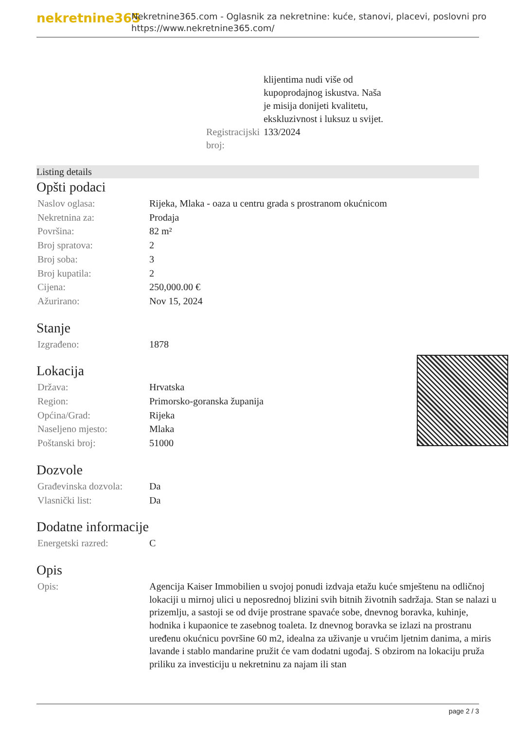nekretnine365
Nekretnine365.com - Oglasnik za nekretnine: kuće, stanovi, placevi, poslovni pro
https://www.nekretnine365.com/
| | klijentima nudi više od kupoprodajnog iskustva. Naša je misija donijeti kvalitetu, ekskluzivnost i luksuz u svijet. |
| Registracijski broj: | 133/2024 |
Listing details
Opšti podaci
| Naslov oglasa: | Rijeka, Mlaka - oaza u centru grada s prostranom okućnicom |
| Nekretnina za: | Prodaja |
| Površina: | 82 m² |
| Broj spratova: | 2 |
| Broj soba: | 3 |
| Broj kupatila: | 2 |
| Cijena: | 250,000.00 € |
| Ažurirano: | Nov 15, 2024 |
Stanje
| Izgrađeno: | 1878 |
Lokacija
| Država: | Hrvatska |
| Region: | Primorsko-goranska županija |
| Općina/Grad: | Rijeka |
| Naseljeno mjesto: | Mlaka |
| Poštanski broj: | 51000 |
Dozvole
| Građevinska dozvola: | Da |
| Vlasnički list: | Da |
Dodatne informacije
| Energetski razred: | C |
Opis
| Opis: | Agencija Kaiser Immobilien u svojoj ponudi izdvaja etažu kuće smještenu na odličnoj lokaciji u mirnoj ulici u neposrednoj blizini svih bitnih životnih sadržaja. Stan se nalazi u prizemlju, a sastoji se od dvije prostrane spavaće sobe, dnevnog boravka, kuhinje, hodnika i kupaonice te zasebnog toaleta. Iz dnevnog boravka se izlazi na prostranu uređenu okućnicu površine 60 m2, idealna za uživanje u vrućim ljetnim danima, a miris lavande i stablo mandarine pružit će vam dodatni ugođaj. S obzirom na lokaciju pruža priliku za investiciju u nekretninu za najam ili stan |
page 2 / 3